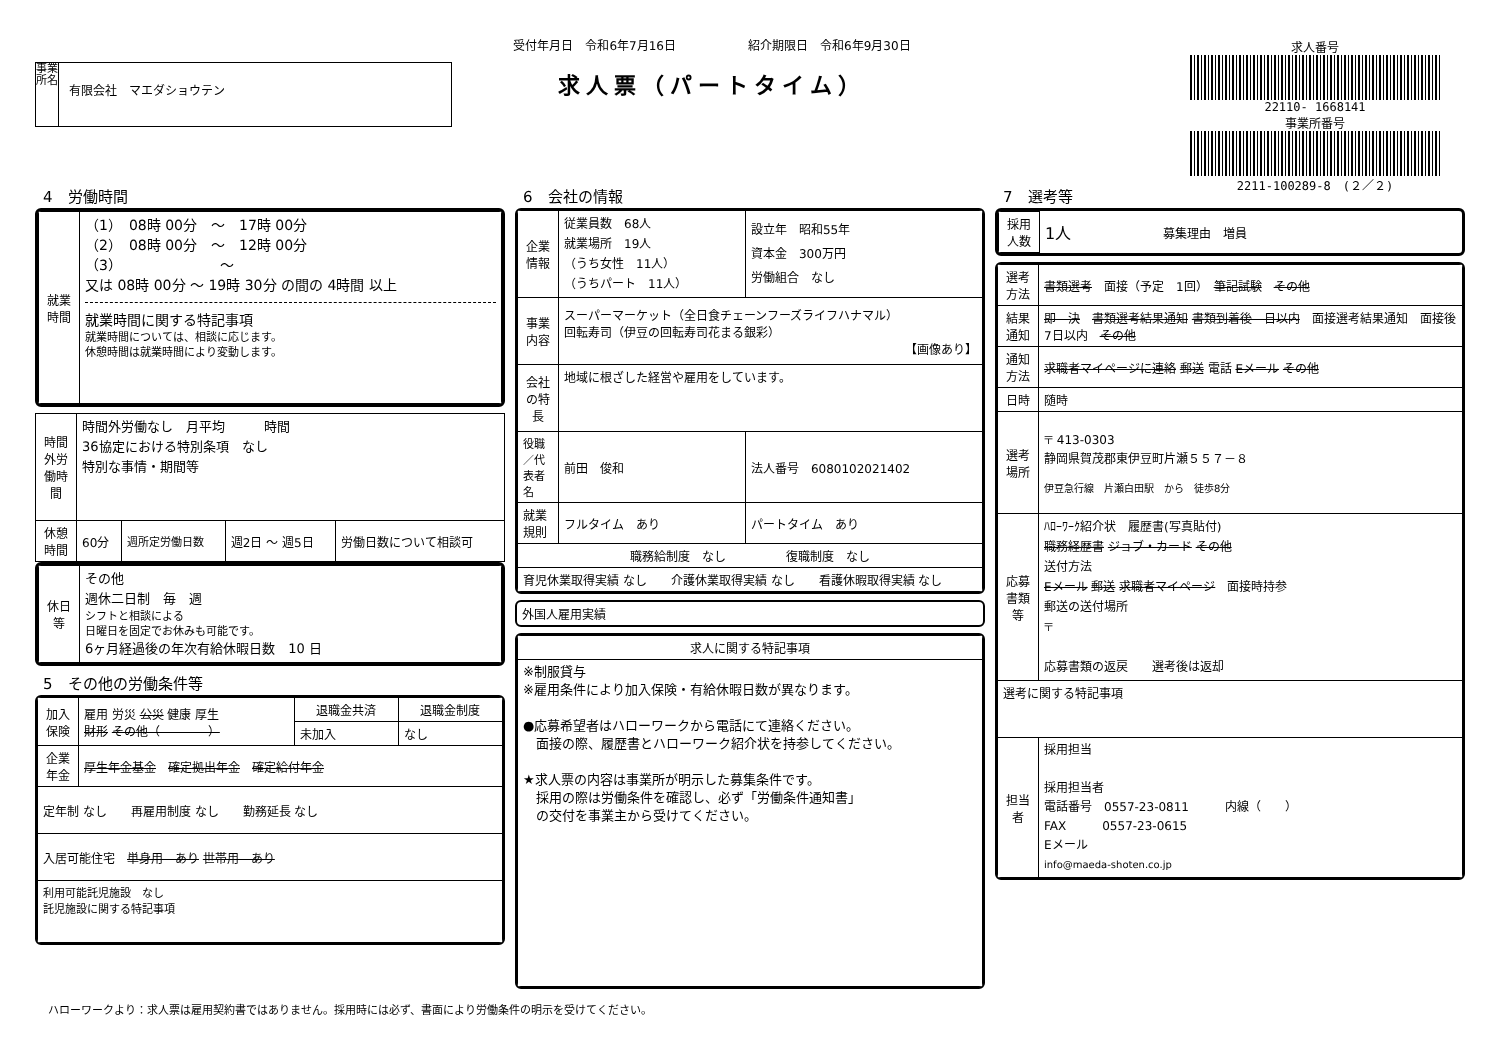事業所名
有限会社　マエダショウテン
受付年月日　令和6年7月16日　　　　　　紹介期限日　令和6年9月30日
求人票（パートタイム）
求人番号
22110- 1668141
事業所番号
2211-100289-8　(２／２)
4　労働時間
| 就業時間 | （1） 08時 00分 ～ 17時 00分 （2） 08時 00分 ～ 12時 00分 （3） ～ 又は 08時 00分 ～ 19時 30分 の間の 4時間 以上 就業時間に関する特記事項 就業時間については、相談に応じます。 休憩時間は就業時間により変動します。 |
| 時間外労働時間 | 時間外労働なし 月平均 時間 36協定における特別条項 なし 特別な事情・期間等 | | | |
| 休憩時間 | 60分 | 週所定労働日数 | 週2日 ～ 週5日 | 労働日数について相談可 |
| 休日等 | その他 週休二日制 毎 週 シフトと相談による 日曜日を固定でお休みも可能です。 6ヶ月経過後の年次有給休暇日数 10 日 |
5　その他の労働条件等
| 加入保険 | 雇用 労災 公災 健康 厚生 財形 その他（ ） | 退職金共済 | 退職金制度 |
| | | 未加入 | なし |
| 企業年金 | 厚生年金基金 確定拠出年金 確定給付年金 | | |
| 定年制 なし 再雇用制度 なし 勤務延長 なし | | | |
| 入居可能住宅 単身用 あり 世帯用 あり | | | |
| 利用可能託児施設 なし 託児施設に関する特記事項 | | | |
6　会社の情報
| 企業情報 | 従業員数 68人 就業場所 19人 （うち女性 11人） （うちパート 11人） | 設立年 昭和55年 資本金 300万円 労働組合 なし |
| 事業内容 | スーパーマーケット（全日食チェーンフーズライフハナマル） 回転寿司（伊豆の回転寿司花まる銀彩） 【画像あり】 | |
| 会社の特長 | 地域に根ざした経営や雇用をしています。 | |
| 役職／代表者名 | 前田 俊和 | 法人番号 6080102021402 |
| 就業規則 | フルタイム あり | パートタイム あり |
| 職務給制度 なし 復職制度 なし | | |
| 育児休業取得実績 なし 介護休業取得実績 なし 看護休暇取得実績 なし | | |
| 外国人雇用実績 | |
| 求人に関する特記事項 |
| --- |
| ※制服貸与 ※雇用条件により加入保険・有給休暇日数が異なります。 ●応募希望者はハローワークから電話にて連絡ください。 面接の際、履歴書とハローワーク紹介状を持参してください。 ★求人票の内容は事業所が明示した募集条件です。 採用の際は労働条件を確認し、必ず「労働条件通知書」 の交付を事業主から受けてください。 |
7　選考等
| 採用人数 | 1人 | 募集理由 増員 |
| 選考方法 | 書類選考 面接（予定 1回） 筆記試験 その他 |
| 結果通知 | 即 決 書類選考結果通知 書類到着後 日以内 面接選考結果通知 面接後 7日以内 その他 |
| 通知方法 | 求職者マイページに連絡 郵送 電話 Eメール その他 |
| 日時 | 随時 |
| 選考場所 | 〒 413-0303 静岡県賀茂郡東伊豆町片瀬５５７－８ 伊豆急行線 片瀬白田駅 から 徒歩8分 |
| 応募書類等 | ﾊﾛｰﾜｰｸ紹介状 履歴書(写真貼付) 職務経歴書 ジョブ・カード その他 送付方法 Eメール 郵送 求職者マイページ 面接時持参 郵送の送付場所 〒 応募書類の返戻 選考後は返却 |
| 選考に関する特記事項 | |
| 担当者 | 採用担当 採用担当者 電話番号 0557-23-0811 内線（ ） FAX 0557-23-0615 Eメール info@maeda-shoten.co.jp |
ハローワークより：求人票は雇用契約書ではありません。採用時には必ず、書面により労働条件の明示を受けてください。